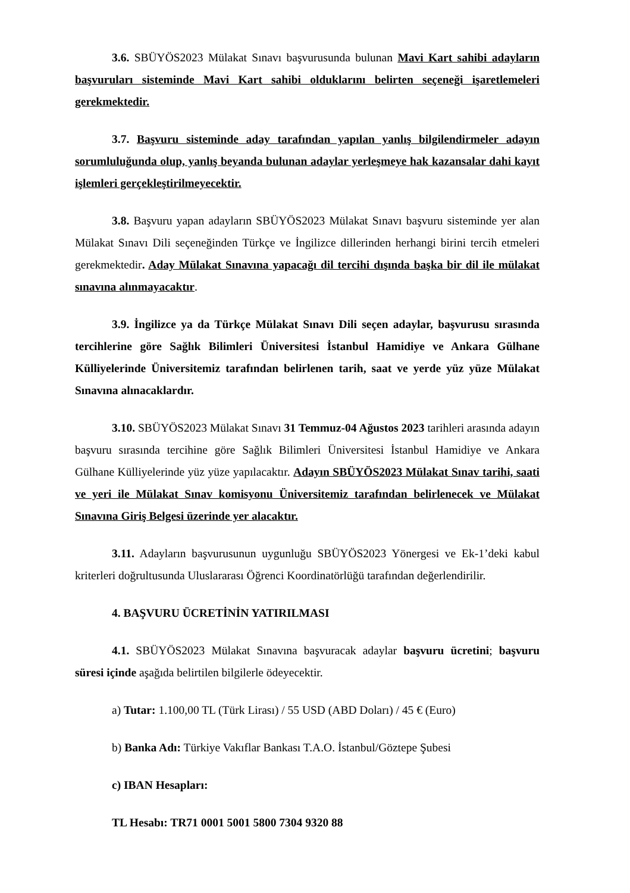3.6. SBÜYÖS2023 Mülakat Sınavı başvurusunda bulunan Mavi Kart sahibi adayların başvuruları sisteminde Mavi Kart sahibi olduklarını belirten seçeneği işaretlemeleri gerekmektedir.
3.7. Başvuru sisteminde aday tarafından yapılan yanlış bilgilendirmeler adayın sorumluluğunda olup, yanlış beyanda bulunan adaylar yerleşmeye hak kazansalar dahi kayıt işlemleri gerçekleştirilmeyecektir.
3.8. Başvuru yapan adayların SBÜYÖS2023 Mülakat Sınavı başvuru sisteminde yer alan Mülakat Sınavı Dili seçeneğinden Türkçe ve İngilizce dillerinden herhangi birini tercih etmeleri gerekmektedir. Aday Mülakat Sınavına yapacağı dil tercihi dışında başka bir dil ile mülakat sınavına alınmayacaktır.
3.9. İngilizce ya da Türkçe Mülakat Sınavı Dili seçen adaylar, başvurusu sırasında tercihlerine göre Sağlık Bilimleri Üniversitesi İstanbul Hamidiye ve Ankara Gülhane Külliyelerinde Üniversitemiz tarafından belirlenen tarih, saat ve yerde yüz yüze Mülakat Sınavına alınacaklardır.
3.10. SBÜYÖS2023 Mülakat Sınavı 31 Temmuz-04 Ağustos 2023 tarihleri arasında adayın başvuru sırasında tercihine göre Sağlık Bilimleri Üniversitesi İstanbul Hamidiye ve Ankara Gülhane Külliyelerinde yüz yüze yapılacaktır. Adayın SBÜYÖS2023 Mülakat Sınav tarihi, saati ve yeri ile Mülakat Sınav komisyonu Üniversitemiz tarafından belirlenecek ve Mülakat Sınavına Giriş Belgesi üzerinde yer alacaktır.
3.11. Adayların başvurusunun uygunluğu SBÜYÖS2023 Yönergesi ve Ek-1’deki kabul kriterleri doğrultusunda Uluslararası Öğrenci Koordinatörlüğü tarafından değerlendirilir.
4. BAŞVURU ÜCRETİNİN YATIRILMASI
4.1. SBÜYÖS2023 Mülakat Sınavına başvuracak adaylar başvuru ücretini; başvuru süresi içinde aşağıda belirtilen bilgilerle ödeyecektir.
a) Tutar: 1.100,00 TL (Türk Lirası) / 55 USD (ABD Doları) / 45 € (Euro)
b) Banka Adı: Türkiye Vakıflar Bankası T.A.O. İstanbul/Göztepe Şubesi
c) IBAN Hesapları:
TL Hesabı: TR71 0001 5001 5800 7304 9320 88